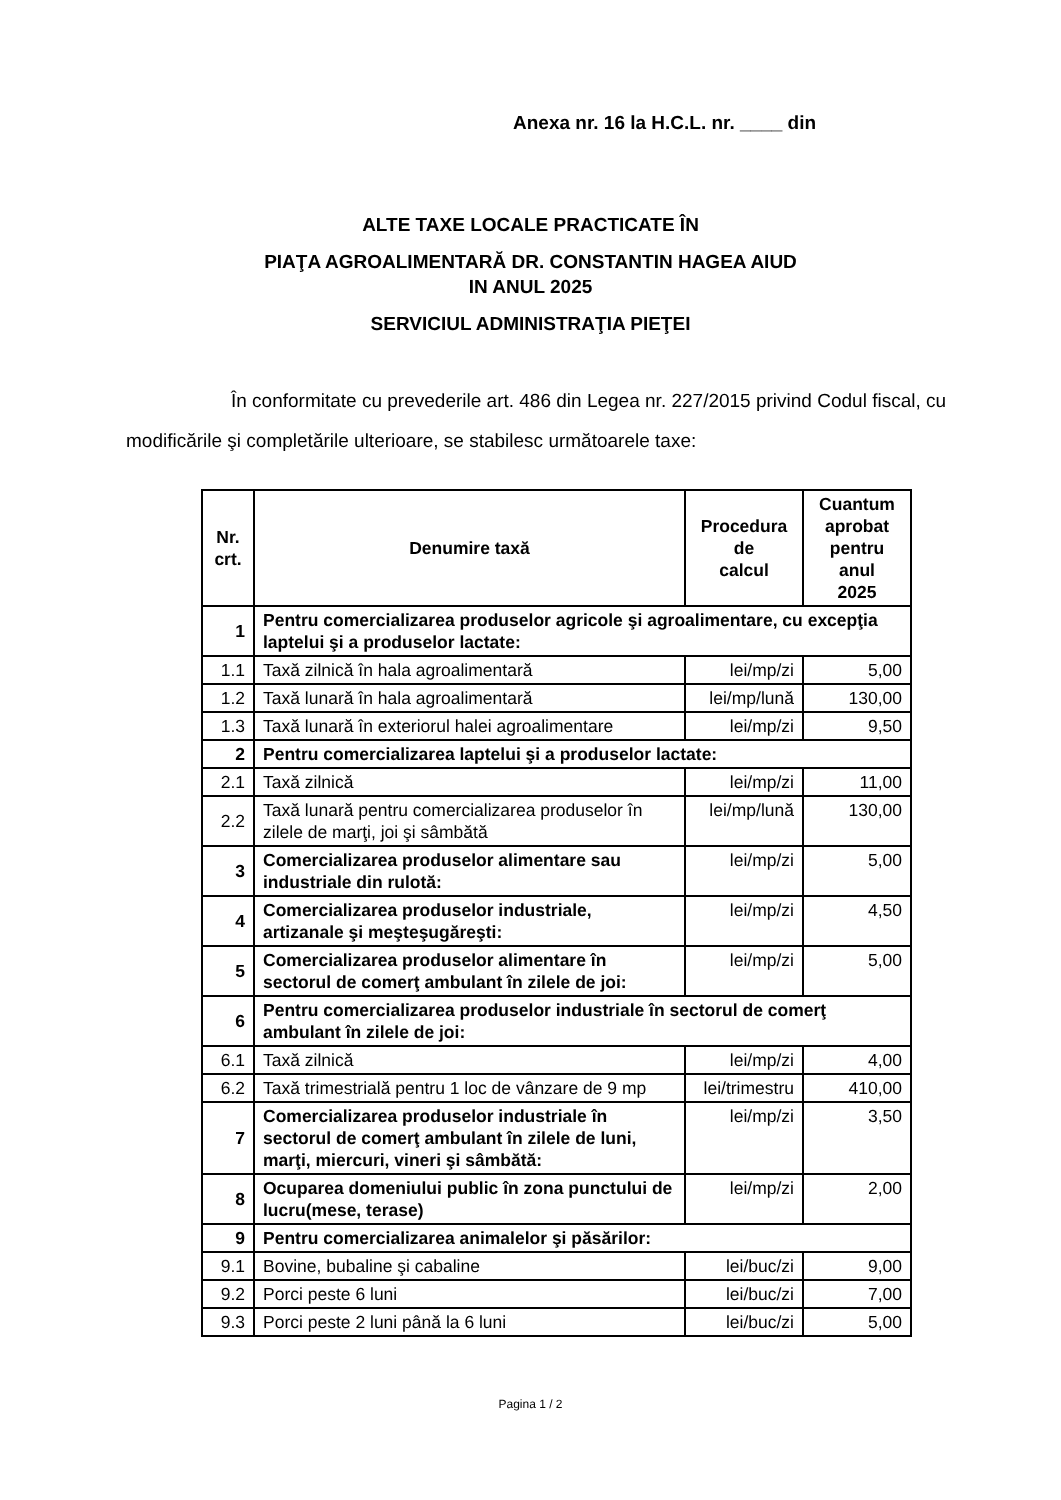Anexa nr. 16 la H.C.L. nr. ____ din
ALTE TAXE LOCALE PRACTICATE ÎN
PIAŢA AGROALIMENTARĂ DR. CONSTANTIN HAGEA AIUD
IN ANUL 2025
SERVICIUL ADMINISTRAŢIA PIEŢEI
În conformitate cu prevederile art. 486 din Legea nr. 227/2015 privind Codul fiscal, cu modificările şi completările ulterioare, se stabilesc următoarele taxe:
| Nr. crt. | Denumire taxă | Procedura de calcul | Cuantum aprobat pentru anul 2025 |
| --- | --- | --- | --- |
| 1 | Pentru comercializarea produselor agricole şi agroalimentare, cu excepţia laptelui şi a produselor lactate: | | |
| 1.1 | Taxă zilnică în hala agroalimentară | lei/mp/zi | 5,00 |
| 1.2 | Taxă lunară în hala agroalimentară | lei/mp/lună | 130,00 |
| 1.3 | Taxă lunară în exteriorul halei agroalimentare | lei/mp/zi | 9,50 |
| 2 | Pentru comercializarea laptelui şi a produselor lactate: | | |
| 2.1 | Taxă zilnică | lei/mp/zi | 11,00 |
| 2.2 | Taxă lunară pentru comercializarea produselor în zilele de marţi, joi şi sâmbătă | lei/mp/lună | 130,00 |
| 3 | Comercializarea produselor alimentare sau industriale din rulotă: | lei/mp/zi | 5,00 |
| 4 | Comercializarea produselor industriale, artizanale şi meşteşugăreşti: | lei/mp/zi | 4,50 |
| 5 | Comercializarea produselor alimentare în sectorul de comerţ ambulant în zilele de joi: | lei/mp/zi | 5,00 |
| 6 | Pentru comercializarea produselor industriale în sectorul de comerţ ambulant în zilele de joi: | | |
| 6.1 | Taxă zilnică | lei/mp/zi | 4,00 |
| 6.2 | Taxă trimestrială pentru 1 loc de vânzare de 9 mp | lei/trimestru | 410,00 |
| 7 | Comercializarea produselor industriale în sectorul de comerţ ambulant în zilele de luni, marţi, miercuri, vineri şi sâmbătă: | lei/mp/zi | 3,50 |
| 8 | Ocuparea domeniului public în zona punctului de lucru(mese, terase) | lei/mp/zi | 2,00 |
| 9 | Pentru comercializarea animalelor şi păsărilor: | | |
| 9.1 | Bovine, bubaline şi cabaline | lei/buc/zi | 9,00 |
| 9.2 | Porci peste 6 luni | lei/buc/zi | 7,00 |
| 9.3 | Porci peste 2 luni până la 6 luni | lei/buc/zi | 5,00 |
Pagina 1 / 2